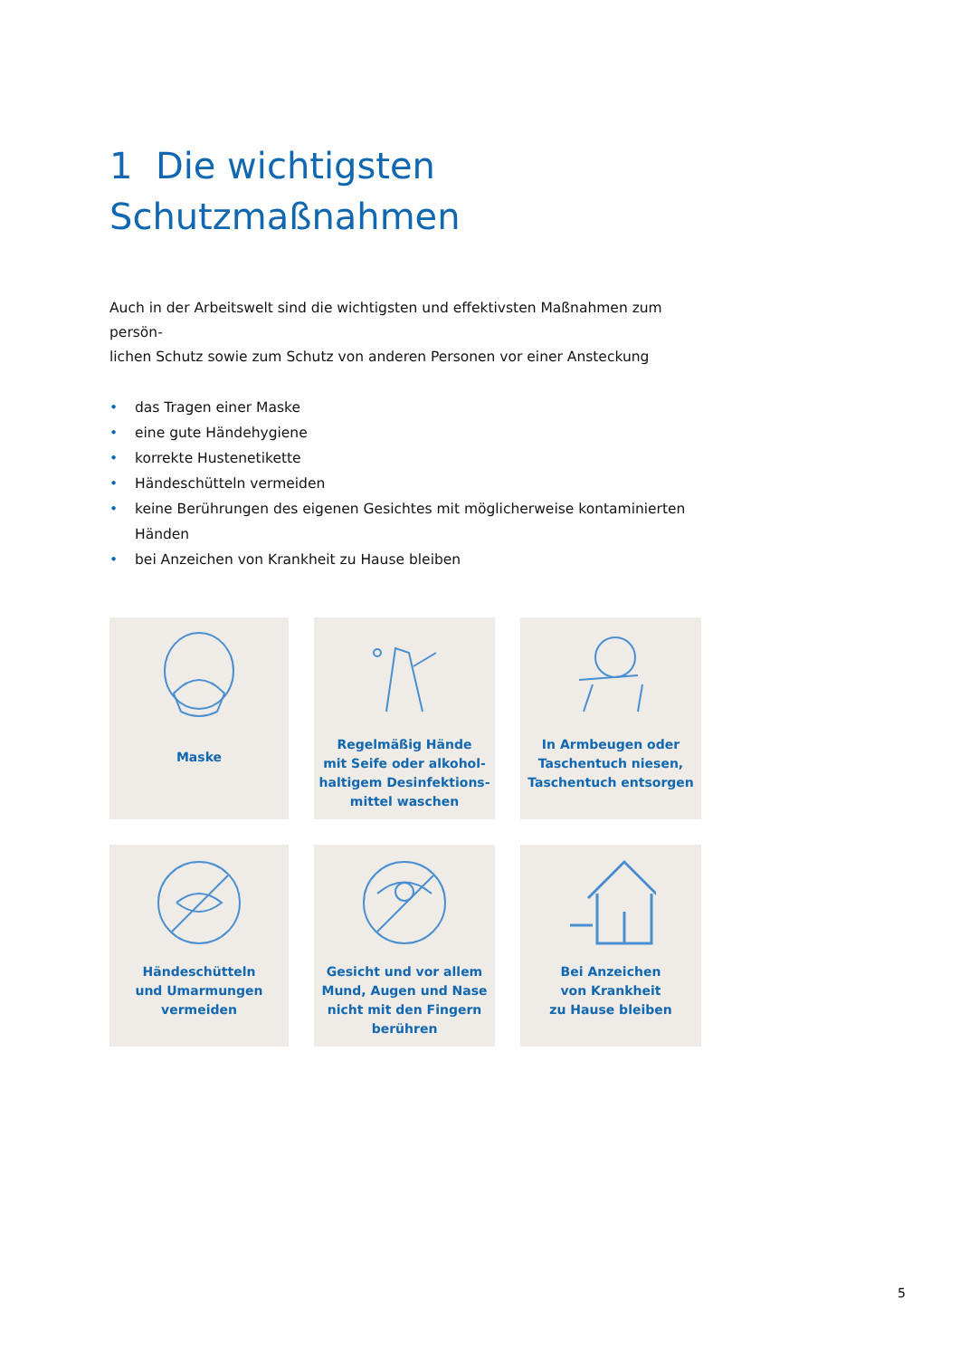1 Die wichtigsten
Schutzmaßnahmen
Auch in der Arbeitswelt sind die wichtigsten und effektivsten Maßnahmen zum persön-
lichen Schutz sowie zum Schutz von anderen Personen vor einer Ansteckung
• das Tragen einer Maske
• eine gute Händehygiene
• korrekte Hustenetikette
• Händeschütteln vermeiden
• keine Berührungen des eigenen Gesichtes mit möglicherweise kontaminierten Händen
• bei Anzeichen von Krankheit zu Hause bleiben
Maske
Regelmäßig Hände
mit Seife oder alkohol-
haltigem Desinfektions-
mittel waschen
In Armbeugen oder
Taschentuch niesen,
Taschentuch entsorgen
Händeschütteln
und Umarmungen
vermeiden
Gesicht und vor allem
Mund, Augen und Nase
nicht mit den Fingern
berühren
Bei Anzeichen
von Krankheit
zu Hause bleiben
5